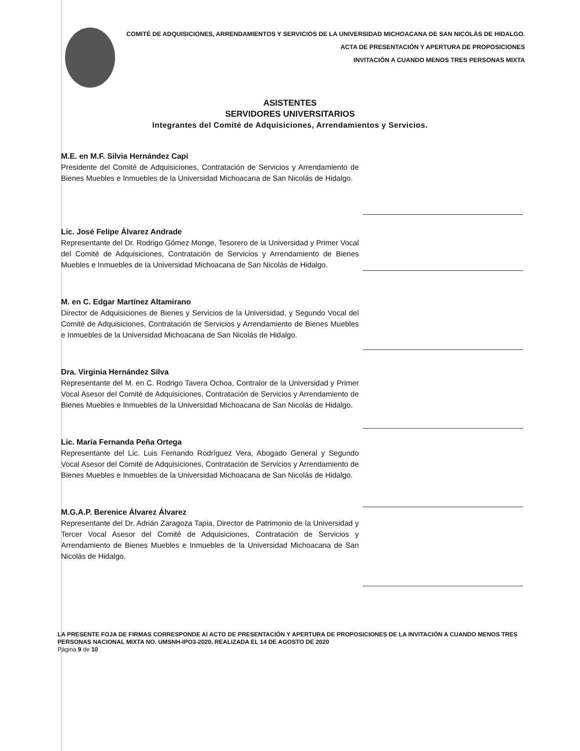COMITÉ DE ADQUISICIONES, ARRENDAMIENTOS Y SERVICIOS DE LA UNIVERSIDAD MICHOACANA DE SAN NICOLÁS DE HIDALGO.
ACTA DE PRESENTACIÓN Y APERTURA DE PROPOSICIONES
INVITACIÓN A CUANDO MENOS TRES PERSONAS MIXTA
ASISTENTES
SERVIDORES UNIVERSITARIOS
Integrantes del Comité de Adquisiciones, Arrendamientos y Servicios.
M.E. en M.F. Silvia Hernández Capi
Presidente del Comité de Adquisiciones, Contratación de Servicios y Arrendamiento de Bienes Muebles e Inmuebles de la Universidad Michoacana de San Nicolás de Hidalgo.
Lic. José Felipe Álvarez Andrade
Representante del Dr. Rodrigo Gómez Monge, Tesorero de la Universidad y Primer Vocal del Comité de Adquisiciones, Contratación de Servicios y Arrendamiento de Bienes Muebles e Inmuebles de la Universidad Michoacana de San Nicolás de Hidalgo.
M. en C. Edgar Martínez Altamirano
Director de Adquisiciones de Bienes y Servicios de la Universidad, y Segundo Vocal del Comité de Adquisiciones, Contratación de Servicios y Arrendamiento de Bienes Muebles e Inmuebles de la Universidad Michoacana de San Nicolás de Hidalgo.
Dra. Virginia Hernández Silva
Representante del M. en C. Rodrigo Tavera Ochoa, Contralor de la Universidad y Primer Vocal Asesor del Comité de Adquisiciones, Contratación de Servicios y Arrendamiento de Bienes Muebles e Inmuebles de la Universidad Michoacana de San Nicolás de Hidalgo.
Lic. María Fernanda Peña Ortega
Representante del Lic. Luis Fernando Rodríguez Vera, Abogado General y Segundo Vocal Asesor del Comité de Adquisiciones, Contratación de Servicios y Arrendamiento de Bienes Muebles e Inmuebles de la Universidad Michoacana de San Nicolás de Hidalgo.
M.G.A.P. Berenice Álvarez Álvarez
Representante del Dr. Adrián Zaragoza Tapia, Director de Patrimonio de la Universidad y Tercer Vocal Asesor del Comité de Adquisiciones, Contratación de Servicios y Arrendamiento de Bienes Muebles e Inmuebles de la Universidad Michoacana de San Nicolás de Hidalgo.
LA PRESENTE FOJA DE FIRMAS CORRESPONDE Al ACTO DE PRESENTACIÓN Y APERTURA DE PROPOSICIONES DE LA INVITACIÓN A CUANDO MENOS TRES PERSONAS NACIONAL MIXTA NO. UMSNH-IPO3-2020, REALIZADA EL 14 DE AGOSTO DE 2020
Página 9 de 10